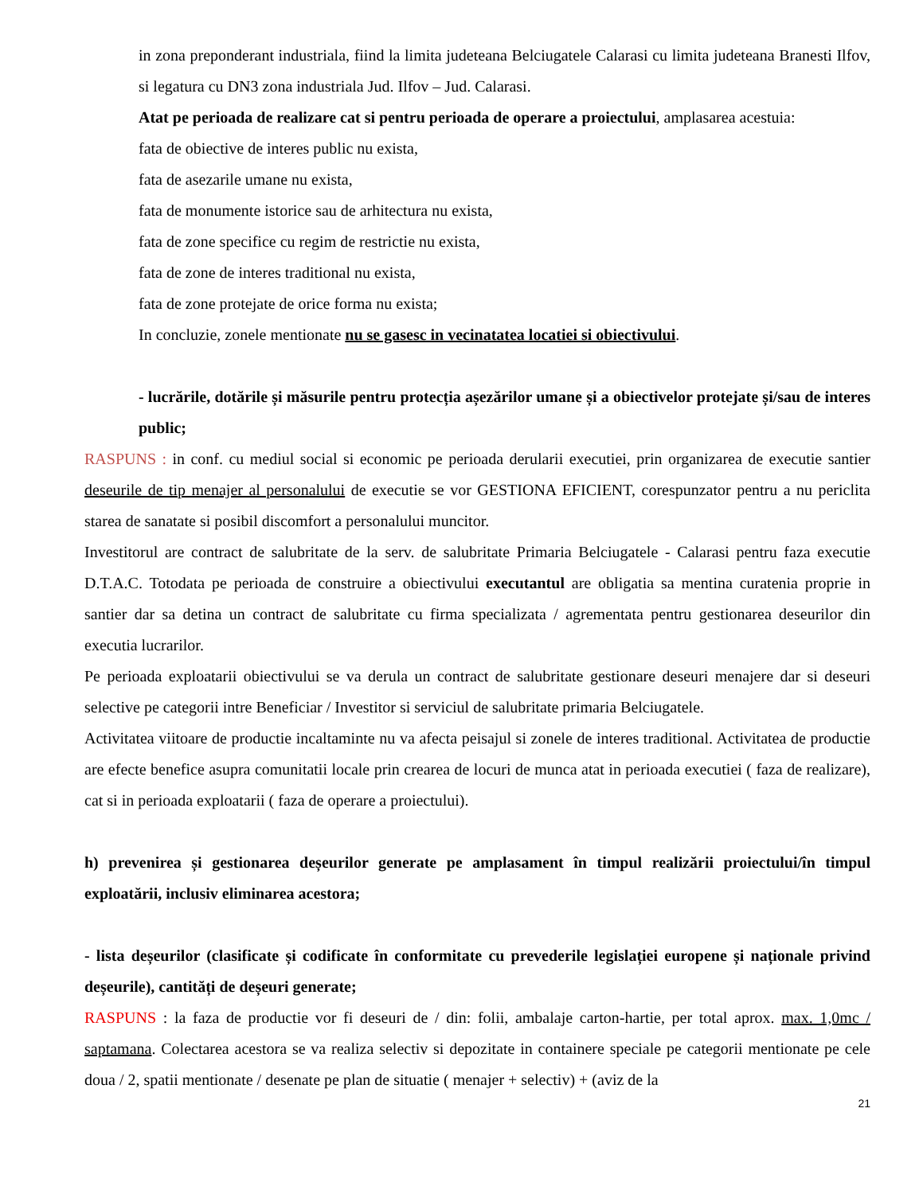in zona preponderant industriala, fiind la limita judeteana Belciugatele Calarasi cu limita judeteana Branesti Ilfov, si legatura cu DN3 zona industriala Jud. Ilfov – Jud. Calarasi.
Atat pe perioada de realizare cat si pentru perioada de operare a proiectului, amplasarea acestuia:
fata de obiective de interes public nu exista,
fata de asezarile umane nu exista,
fata de monumente istorice sau de arhitectura nu exista,
fata de zone specifice cu regim de restrictie nu exista,
fata de zone de interes traditional nu exista,
fata de zone protejate de orice forma nu exista;
In concluzie, zonele mentionate nu se gasesc in vecinatatea locatiei si obiectivului.
- lucrările, dotările și măsurile pentru protecția așezărilor umane și a obiectivelor protejate și/sau de interes public;
RASPUNS : in conf. cu mediul social si economic pe perioada derularii executiei, prin organizarea de executie santier deseurile de tip menajer al personalului de executie se vor GESTIONA EFICIENT, corespunzator pentru a nu periclita starea de sanatate si posibil discomfort a personalului muncitor.
Investitorul are contract de salubritate de la serv. de salubritate Primaria Belciugatele - Calarasi pentru faza executie D.T.A.C. Totodata pe perioada de construire a obiectivului executantul are obligatia sa mentina curatenia proprie in santier dar sa detina un contract de salubritate cu firma specializata / agrementata pentru gestionarea deseurilor din executia lucrarilor.
Pe perioada exploatarii obiectivului se va derula un contract de salubritate gestionare deseuri menajere dar si deseuri selective pe categorii intre Beneficiar / Investitor si serviciul de salubritate primaria Belciugatele.
Activitatea viitoare de productie incaltaminte nu va afecta peisajul si zonele de interes traditional. Activitatea de productie are efecte benefice asupra comunitatii locale prin crearea de locuri de munca atat in perioada executiei ( faza de realizare), cat si in perioada exploatarii ( faza de operare a proiectului).
h) prevenirea și gestionarea deșeurilor generate pe amplasament în timpul realizării proiectului/în timpul exploatării, inclusiv eliminarea acestora;
- lista deșeurilor (clasificate și codificate în conformitate cu prevederile legislației europene și naționale privind deșeurile), cantități de deșeuri generate;
RASPUNS : la faza de productie vor fi deseuri de / din: folii, ambalaje carton-hartie, per total aprox. max. 1,0mc / saptamana. Colectarea acestora se va realiza selectiv si depozitate in containere speciale pe categorii mentionate pe cele doua / 2, spatii mentionate / desenate pe plan de situatie ( menajer + selectiv) + (aviz de la
21